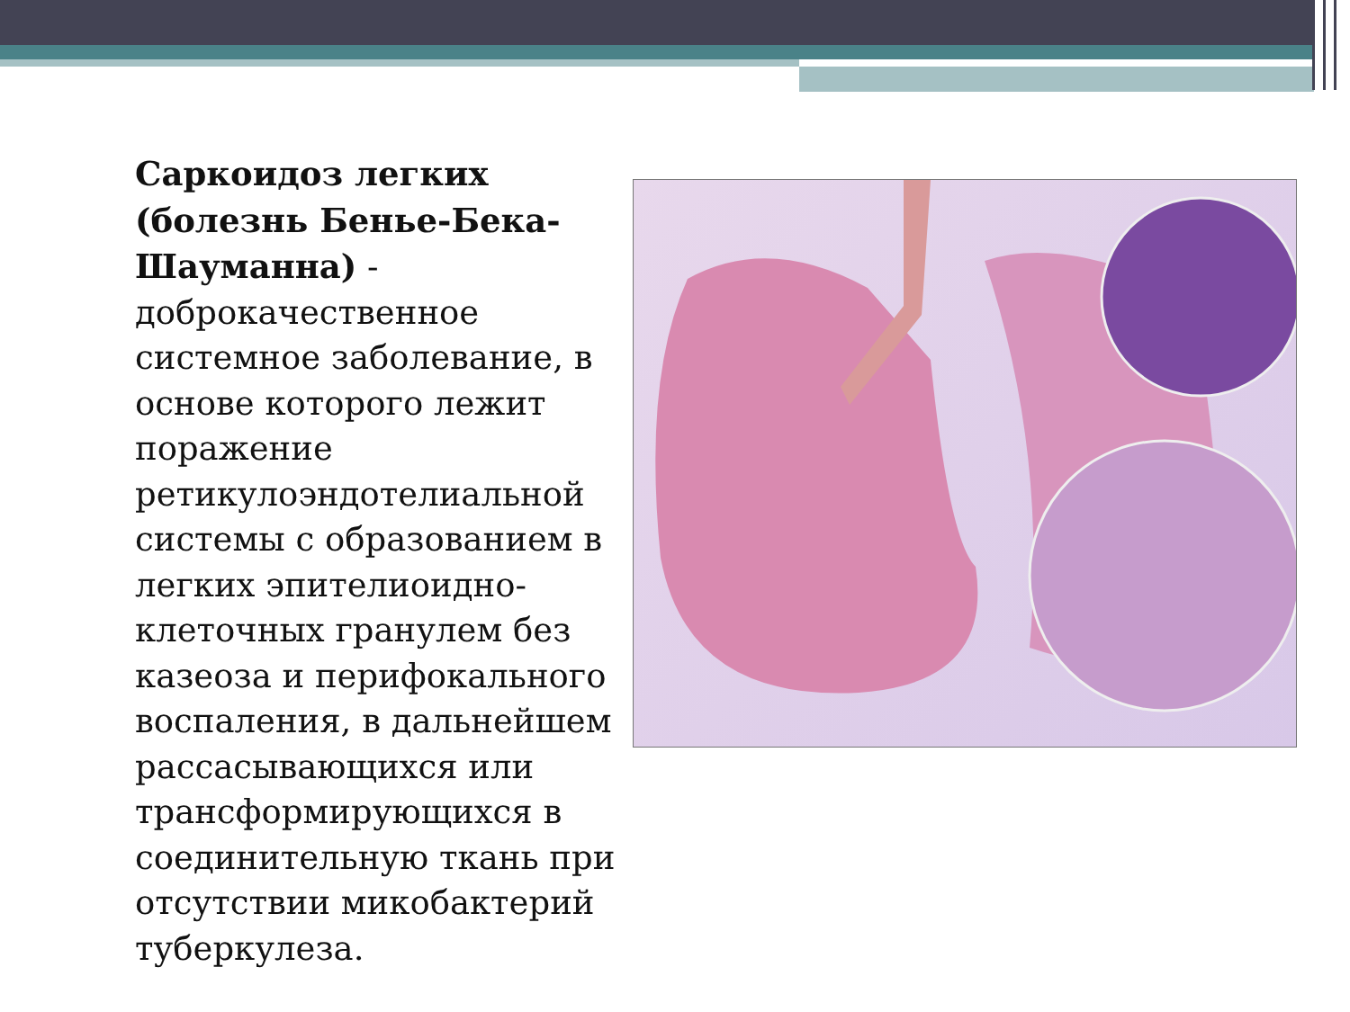Саркоидоз легких (болезнь Бенье-Бека-Шауманна) - доброкачественное системное заболевание, в основе которого лежит поражение ретикулоэндотелиальной системы с образованием в легких эпителиоидно-клеточных гранулем без казеоза и перифокального воспаления, в дальнейшем рассасывающихся или трансформирующихся в соединительную ткань при отсутствии микобактерий туберкулеза.